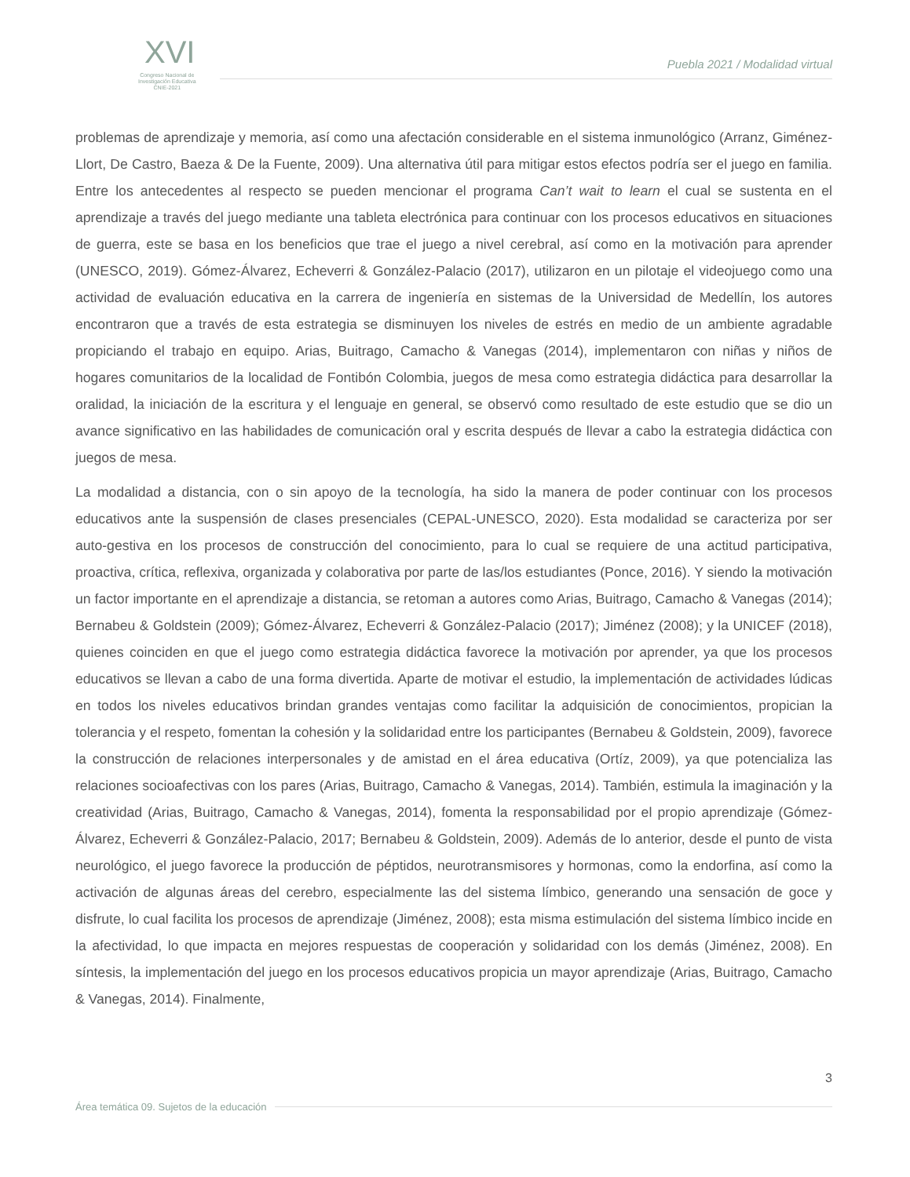XVI
Congreso Nacional de
Investigación Educativa
CNIE-2021
Puebla 2021 / Modalidad virtual
problemas de aprendizaje y memoria, así como una afectación considerable en el sistema inmunológico (Arranz, Giménez-Llort, De Castro, Baeza & De la Fuente, 2009). Una alternativa útil para mitigar estos efectos podría ser el juego en familia. Entre los antecedentes al respecto se pueden mencionar el programa Can’t wait to learn el cual se sustenta en el aprendizaje a través del juego mediante una tableta electrónica para continuar con los procesos educativos en situaciones de guerra, este se basa en los beneficios que trae el juego a nivel cerebral, así como en la motivación para aprender (UNESCO, 2019). Gómez-Álvarez, Echeverri & González-Palacio (2017), utilizaron en un pilotaje el videojuego como una actividad de evaluación educativa en la carrera de ingeniería en sistemas de la Universidad de Medellín, los autores encontraron que a través de esta estrategia se disminuyen los niveles de estrés en medio de un ambiente agradable propiciando el trabajo en equipo. Arias, Buitrago, Camacho & Vanegas (2014), implementaron con niñas y niños de hogares comunitarios de la localidad de Fontibón Colombia, juegos de mesa como estrategia didáctica para desarrollar la oralidad, la iniciación de la escritura y el lenguaje en general, se observó como resultado de este estudio que se dio un avance significativo en las habilidades de comunicación oral y escrita después de llevar a cabo la estrategia didáctica con juegos de mesa.
La modalidad a distancia, con o sin apoyo de la tecnología, ha sido la manera de poder continuar con los procesos educativos ante la suspensión de clases presenciales (CEPAL-UNESCO, 2020). Esta modalidad se caracteriza por ser auto-gestiva en los procesos de construcción del conocimiento, para lo cual se requiere de una actitud participativa, proactiva, crítica, reflexiva, organizada y colaborativa por parte de las/los estudiantes (Ponce, 2016). Y siendo la motivación un factor importante en el aprendizaje a distancia, se retoman a autores como Arias, Buitrago, Camacho & Vanegas (2014); Bernabeu & Goldstein (2009); Gómez-Álvarez, Echeverri & González-Palacio (2017); Jiménez (2008); y la UNICEF (2018), quienes coinciden en que el juego como estrategia didáctica favorece la motivación por aprender, ya que los procesos educativos se llevan a cabo de una forma divertida. Aparte de motivar el estudio, la implementación de actividades lúdicas en todos los niveles educativos brindan grandes ventajas como facilitar la adquisición de conocimientos, propician la tolerancia y el respeto, fomentan la cohesión y la solidaridad entre los participantes (Bernabeu & Goldstein, 2009), favorece la construcción de relaciones interpersonales y de amistad en el área educativa (Ortíz, 2009), ya que potencializa las relaciones socioafectivas con los pares (Arias, Buitrago, Camacho & Vanegas, 2014). También, estimula la imaginación y la creatividad (Arias, Buitrago, Camacho & Vanegas, 2014), fomenta la responsabilidad por el propio aprendizaje (Gómez-Álvarez, Echeverri & González-Palacio, 2017; Bernabeu & Goldstein, 2009). Además de lo anterior, desde el punto de vista neurológico, el juego favorece la producción de péptidos, neurotransmisores y hormonas, como la endorfina, así como la activación de algunas áreas del cerebro, especialmente las del sistema límbico, generando una sensación de goce y disfrute, lo cual facilita los procesos de aprendizaje (Jiménez, 2008); esta misma estimulación del sistema límbico incide en la afectividad, lo que impacta en mejores respuestas de cooperación y solidaridad con los demás (Jiménez, 2008). En síntesis, la implementación del juego en los procesos educativos propicia un mayor aprendizaje (Arias, Buitrago, Camacho & Vanegas, 2014). Finalmente,
3
Área temática 09. Sujetos de la educación